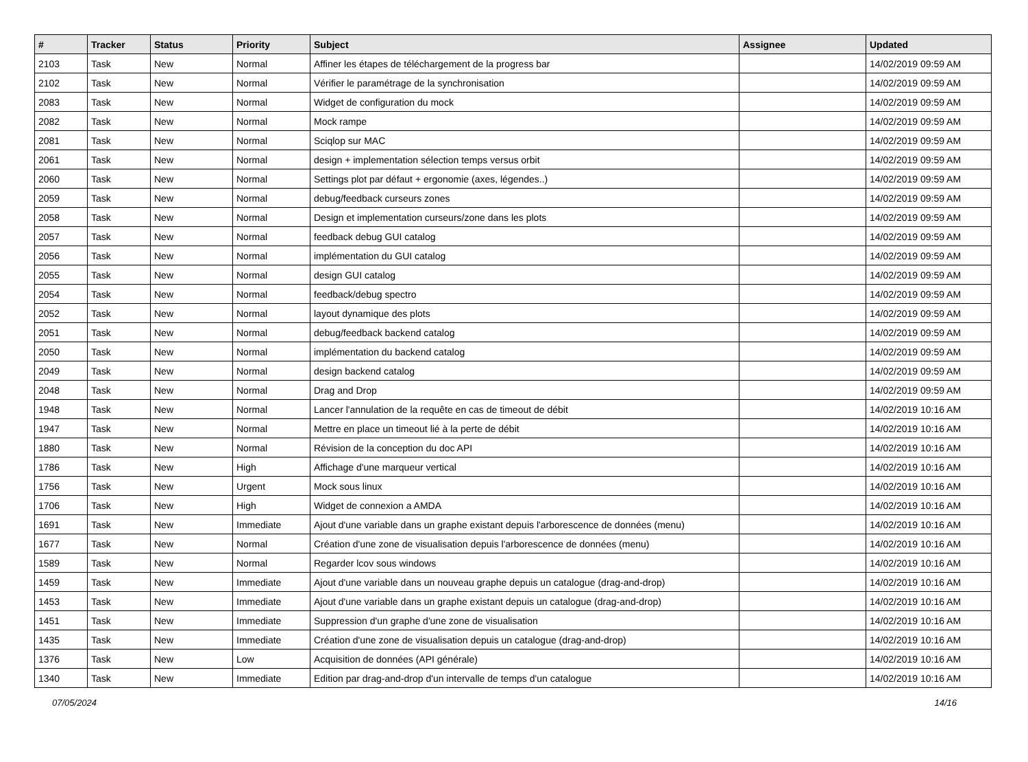| # | Tracker | Status | Priority | Subject | Assignee | Updated |
| --- | --- | --- | --- | --- | --- | --- |
| 2103 | Task | New | Normal | Affiner les étapes de téléchargement de la progress bar | | 14/02/2019 09:59 AM |
| 2102 | Task | New | Normal | Vérifier le paramétrage de la synchronisation | | 14/02/2019 09:59 AM |
| 2083 | Task | New | Normal | Widget de configuration du mock | | 14/02/2019 09:59 AM |
| 2082 | Task | New | Normal | Mock rampe | | 14/02/2019 09:59 AM |
| 2081 | Task | New | Normal | Sciqlop sur MAC | | 14/02/2019 09:59 AM |
| 2061 | Task | New | Normal | design + implementation sélection temps versus orbit | | 14/02/2019 09:59 AM |
| 2060 | Task | New | Normal | Settings plot par défaut + ergonomie (axes, légendes..) | | 14/02/2019 09:59 AM |
| 2059 | Task | New | Normal | debug/feedback curseurs zones | | 14/02/2019 09:59 AM |
| 2058 | Task | New | Normal | Design et implementation curseurs/zone dans les plots | | 14/02/2019 09:59 AM |
| 2057 | Task | New | Normal | feedback debug GUI catalog | | 14/02/2019 09:59 AM |
| 2056 | Task | New | Normal | implémentation du GUI catalog | | 14/02/2019 09:59 AM |
| 2055 | Task | New | Normal | design GUI catalog | | 14/02/2019 09:59 AM |
| 2054 | Task | New | Normal | feedback/debug spectro | | 14/02/2019 09:59 AM |
| 2052 | Task | New | Normal | layout dynamique des plots | | 14/02/2019 09:59 AM |
| 2051 | Task | New | Normal | debug/feedback backend catalog | | 14/02/2019 09:59 AM |
| 2050 | Task | New | Normal | implémentation du backend catalog | | 14/02/2019 09:59 AM |
| 2049 | Task | New | Normal | design backend catalog | | 14/02/2019 09:59 AM |
| 2048 | Task | New | Normal | Drag and Drop | | 14/02/2019 09:59 AM |
| 1948 | Task | New | Normal | Lancer l'annulation de la requête en cas de timeout de débit | | 14/02/2019 10:16 AM |
| 1947 | Task | New | Normal | Mettre en place un timeout lié à la perte de débit | | 14/02/2019 10:16 AM |
| 1880 | Task | New | Normal | Révision de la conception du doc API | | 14/02/2019 10:16 AM |
| 1786 | Task | New | High | Affichage d'une marqueur vertical | | 14/02/2019 10:16 AM |
| 1756 | Task | New | Urgent | Mock sous linux | | 14/02/2019 10:16 AM |
| 1706 | Task | New | High | Widget de connexion a AMDA | | 14/02/2019 10:16 AM |
| 1691 | Task | New | Immediate | Ajout d'une variable dans un graphe existant depuis l'arborescence de données (menu) | | 14/02/2019 10:16 AM |
| 1677 | Task | New | Normal | Création d'une zone de visualisation depuis l'arborescence de données (menu) | | 14/02/2019 10:16 AM |
| 1589 | Task | New | Normal | Regarder lcov sous windows | | 14/02/2019 10:16 AM |
| 1459 | Task | New | Immediate | Ajout d'une variable dans un nouveau graphe depuis un catalogue (drag-and-drop) | | 14/02/2019 10:16 AM |
| 1453 | Task | New | Immediate | Ajout d'une variable dans un graphe existant depuis un catalogue (drag-and-drop) | | 14/02/2019 10:16 AM |
| 1451 | Task | New | Immediate | Suppression d'un graphe d'une zone de visualisation | | 14/02/2019 10:16 AM |
| 1435 | Task | New | Immediate | Création d'une zone de visualisation depuis un catalogue (drag-and-drop) | | 14/02/2019 10:16 AM |
| 1376 | Task | New | Low | Acquisition de données (API générale) | | 14/02/2019 10:16 AM |
| 1340 | Task | New | Immediate | Edition par drag-and-drop d'un intervalle de temps d'un catalogue | | 14/02/2019 10:16 AM |
07/05/2024 14/16